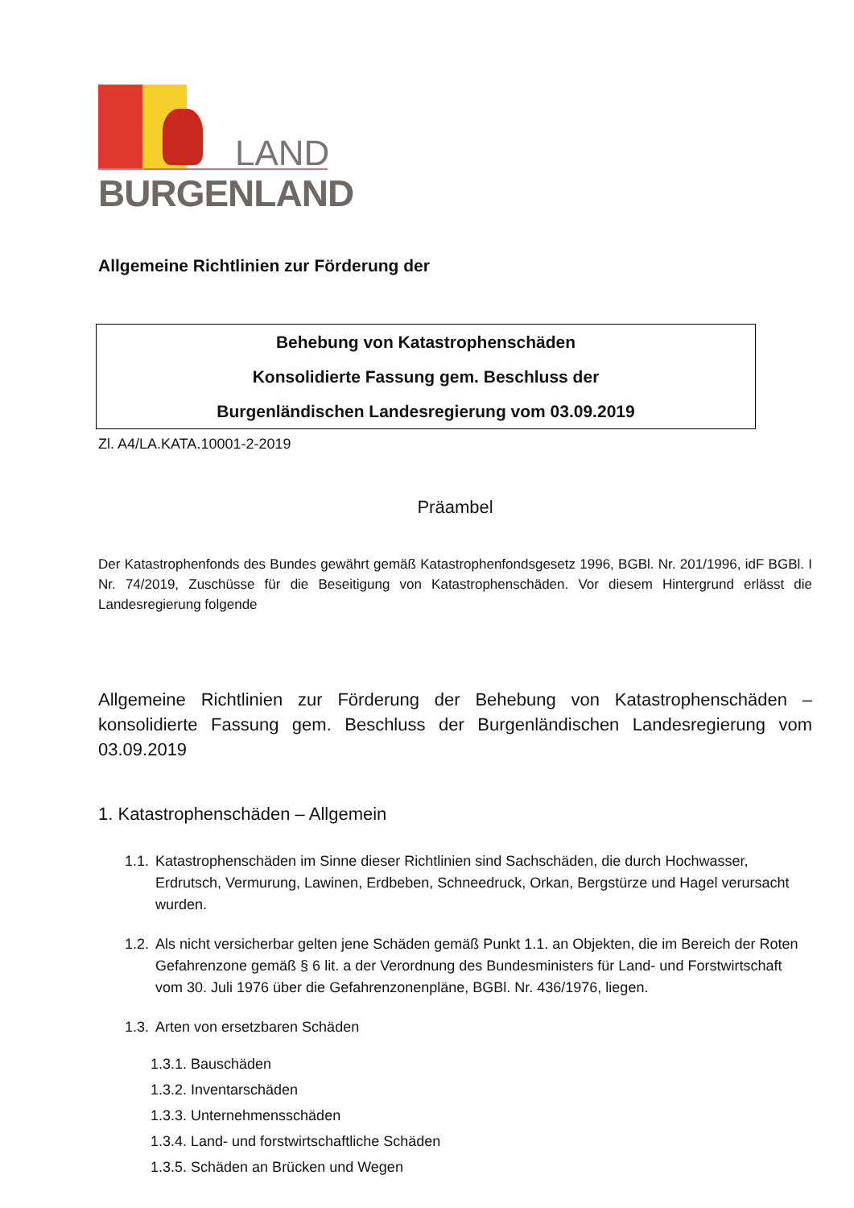LAND
BURGENLAND
Allgemeine Richtlinien zur Förderung der
Behebung von Katastrophenschäden
Konsolidierte Fassung gem. Beschluss der
Burgenländischen Landesregierung vom 03.09.2019
Zl. A4/LA.KATA.10001-2-2019
Präambel
Der Katastrophenfonds des Bundes gewährt gemäß Katastrophenfondsgesetz 1996, BGBl. Nr. 201/1996, idF BGBl. I Nr. 74/2019, Zuschüsse für die Beseitigung von Katastrophenschäden. Vor diesem Hintergrund erlässt die Landesregierung folgende
Allgemeine Richtlinien zur Förderung der Behebung von Katastrophenschäden – konsolidierte Fassung gem. Beschluss der Burgenländischen Landesregierung vom 03.09.2019
1. Katastrophenschäden – Allgemein
1.1. Katastrophenschäden im Sinne dieser Richtlinien sind Sachschäden, die durch Hochwasser, Erdrutsch, Vermurung, Lawinen, Erdbeben, Schneedruck, Orkan, Bergstürze und Hagel verursacht wurden.
1.2. Als nicht versicherbar gelten jene Schäden gemäß Punkt 1.1. an Objekten, die im Bereich der Roten Gefahrenzone gemäß § 6 lit. a der Verordnung des Bundesministers für Land- und Forstwirtschaft vom 30. Juli 1976 über die Gefahrenzonenpläne, BGBl. Nr. 436/1976, liegen.
1.3. Arten von ersetzbaren Schäden
1.3.1. Bauschäden
1.3.2. Inventarschäden
1.3.3. Unternehmensschäden
1.3.4. Land- und forstwirtschaftliche Schäden
1.3.5. Schäden an Brücken und Wegen